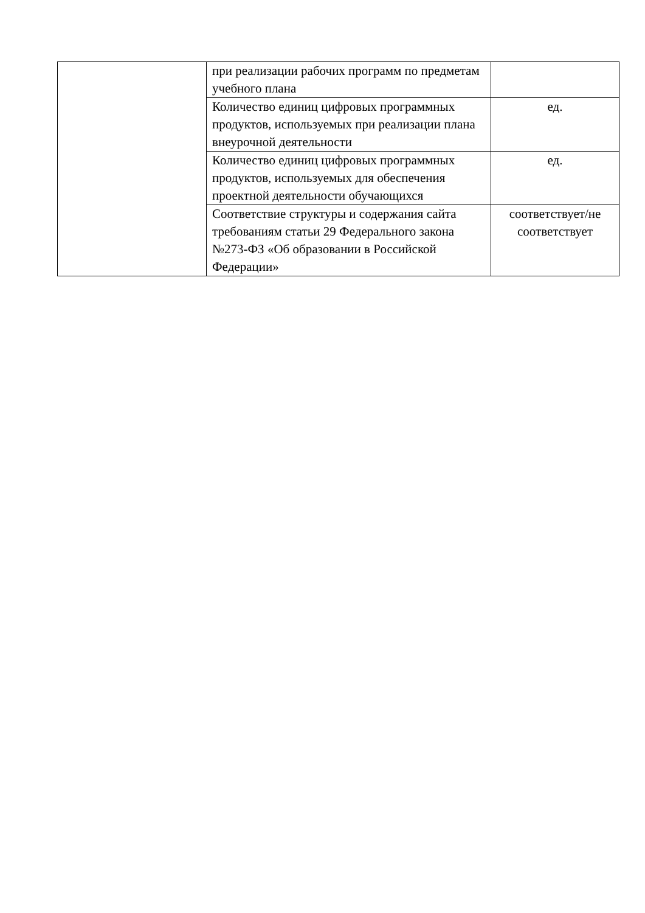| | при реализации рабочих программ по предметам учебного плана | |
| | Количество единиц цифровых программных продуктов, используемых при реализации плана внеурочной деятельности | ед. |
| | Количество единиц цифровых программных продуктов, используемых для обеспечения проектной деятельности обучающихся | ед. |
| | Соответствие структуры и содержания сайта требованиям статьи 29 Федерального закона №273-ФЗ «Об образовании в Российской Федерации» | соответствует/не соответствует |